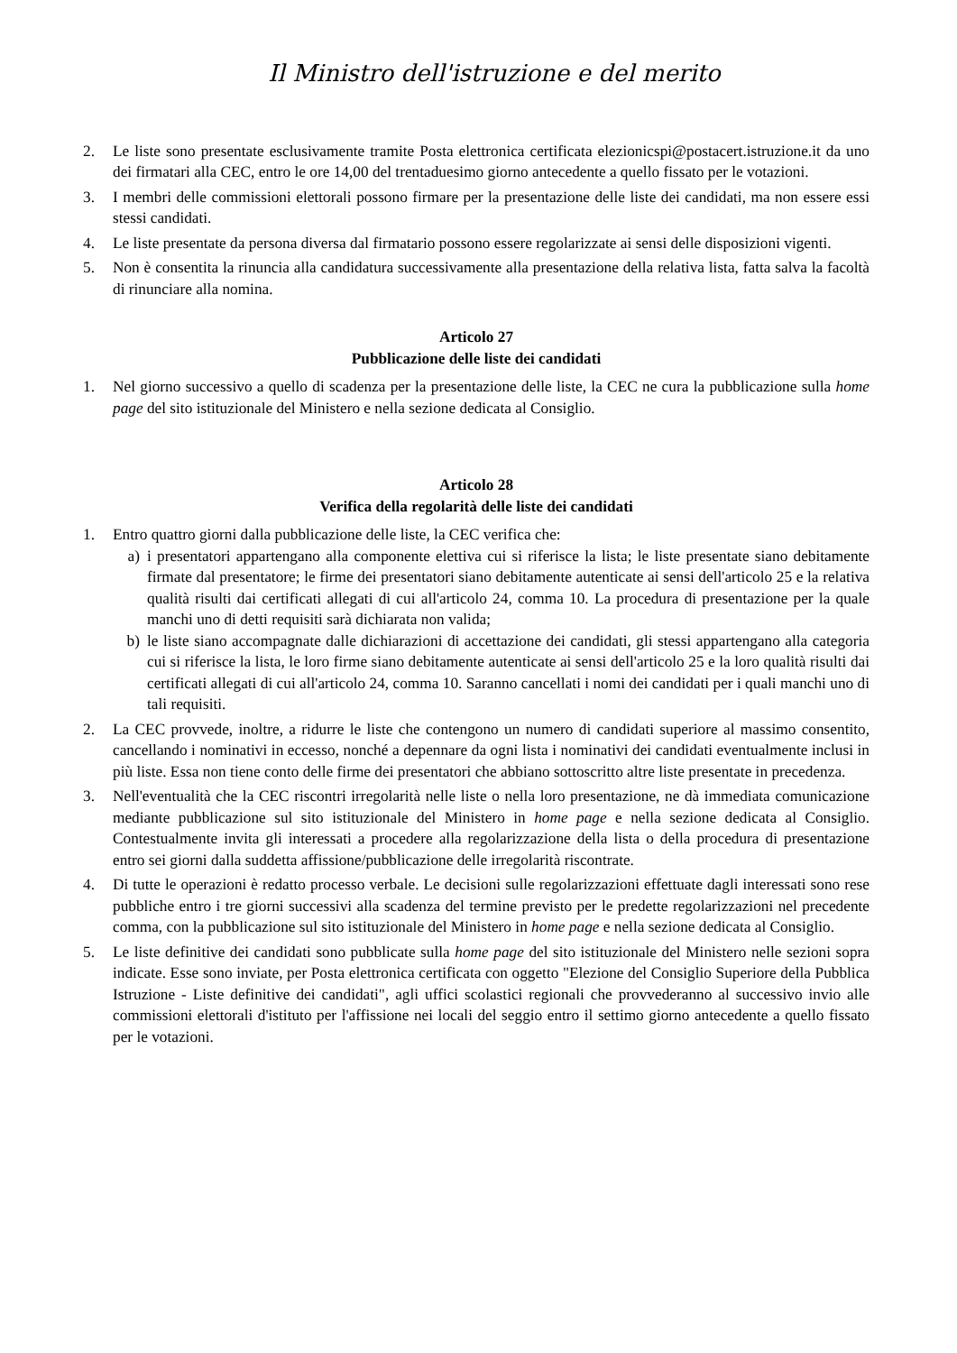Il Ministro dell'istruzione e del merito
2. Le liste sono presentate esclusivamente tramite Posta elettronica certificata elezionicspi@postacert.istruzione.it da uno dei firmatari alla CEC, entro le ore 14,00 del trentaduesimo giorno antecedente a quello fissato per le votazioni.
3. I membri delle commissioni elettorali possono firmare per la presentazione delle liste dei candidati, ma non essere essi stessi candidati.
4. Le liste presentate da persona diversa dal firmatario possono essere regolarizzate ai sensi delle disposizioni vigenti.
5. Non è consentita la rinuncia alla candidatura successivamente alla presentazione della relativa lista, fatta salva la facoltà di rinunciare alla nomina.
Articolo 27
Pubblicazione delle liste dei candidati
1. Nel giorno successivo a quello di scadenza per la presentazione delle liste, la CEC ne cura la pubblicazione sulla home page del sito istituzionale del Ministero e nella sezione dedicata al Consiglio.
Articolo 28
Verifica della regolarità delle liste dei candidati
1. Entro quattro giorni dalla pubblicazione delle liste, la CEC verifica che:
a) i presentatori appartengano alla componente elettiva cui si riferisce la lista; le liste presentate siano debitamente firmate dal presentatore; le firme dei presentatori siano debitamente autenticate ai sensi dell'articolo 25 e la relativa qualità risulti dai certificati allegati di cui all'articolo 24, comma 10. La procedura di presentazione per la quale manchi uno di detti requisiti sarà dichiarata non valida;
b) le liste siano accompagnate dalle dichiarazioni di accettazione dei candidati, gli stessi appartengano alla categoria cui si riferisce la lista, le loro firme siano debitamente autenticate ai sensi dell'articolo 25 e la loro qualità risulti dai certificati allegati di cui all'articolo 24, comma 10. Saranno cancellati i nomi dei candidati per i quali manchi uno di tali requisiti.
2. La CEC provvede, inoltre, a ridurre le liste che contengono un numero di candidati superiore al massimo consentito, cancellando i nominativi in eccesso, nonché a depennare da ogni lista i nominativi dei candidati eventualmente inclusi in più liste. Essa non tiene conto delle firme dei presentatori che abbiano sottoscritto altre liste presentate in precedenza.
3. Nell'eventualità che la CEC riscontri irregolarità nelle liste o nella loro presentazione, ne dà immediata comunicazione mediante pubblicazione sul sito istituzionale del Ministero in home page e nella sezione dedicata al Consiglio. Contestualmente invita gli interessati a procedere alla regolarizzazione della lista o della procedura di presentazione entro sei giorni dalla suddetta affissione/pubblicazione delle irregolarità riscontrate.
4. Di tutte le operazioni è redatto processo verbale. Le decisioni sulle regolarizzazioni effettuate dagli interessati sono rese pubbliche entro i tre giorni successivi alla scadenza del termine previsto per le predette regolarizzazioni nel precedente comma, con la pubblicazione sul sito istituzionale del Ministero in home page e nella sezione dedicata al Consiglio.
5. Le liste definitive dei candidati sono pubblicate sulla home page del sito istituzionale del Ministero nelle sezioni sopra indicate. Esse sono inviate, per Posta elettronica certificata con oggetto "Elezione del Consiglio Superiore della Pubblica Istruzione - Liste definitive dei candidati", agli uffici scolastici regionali che provvederanno al successivo invio alle commissioni elettorali d'istituto per l'affissione nei locali del seggio entro il settimo giorno antecedente a quello fissato per le votazioni.